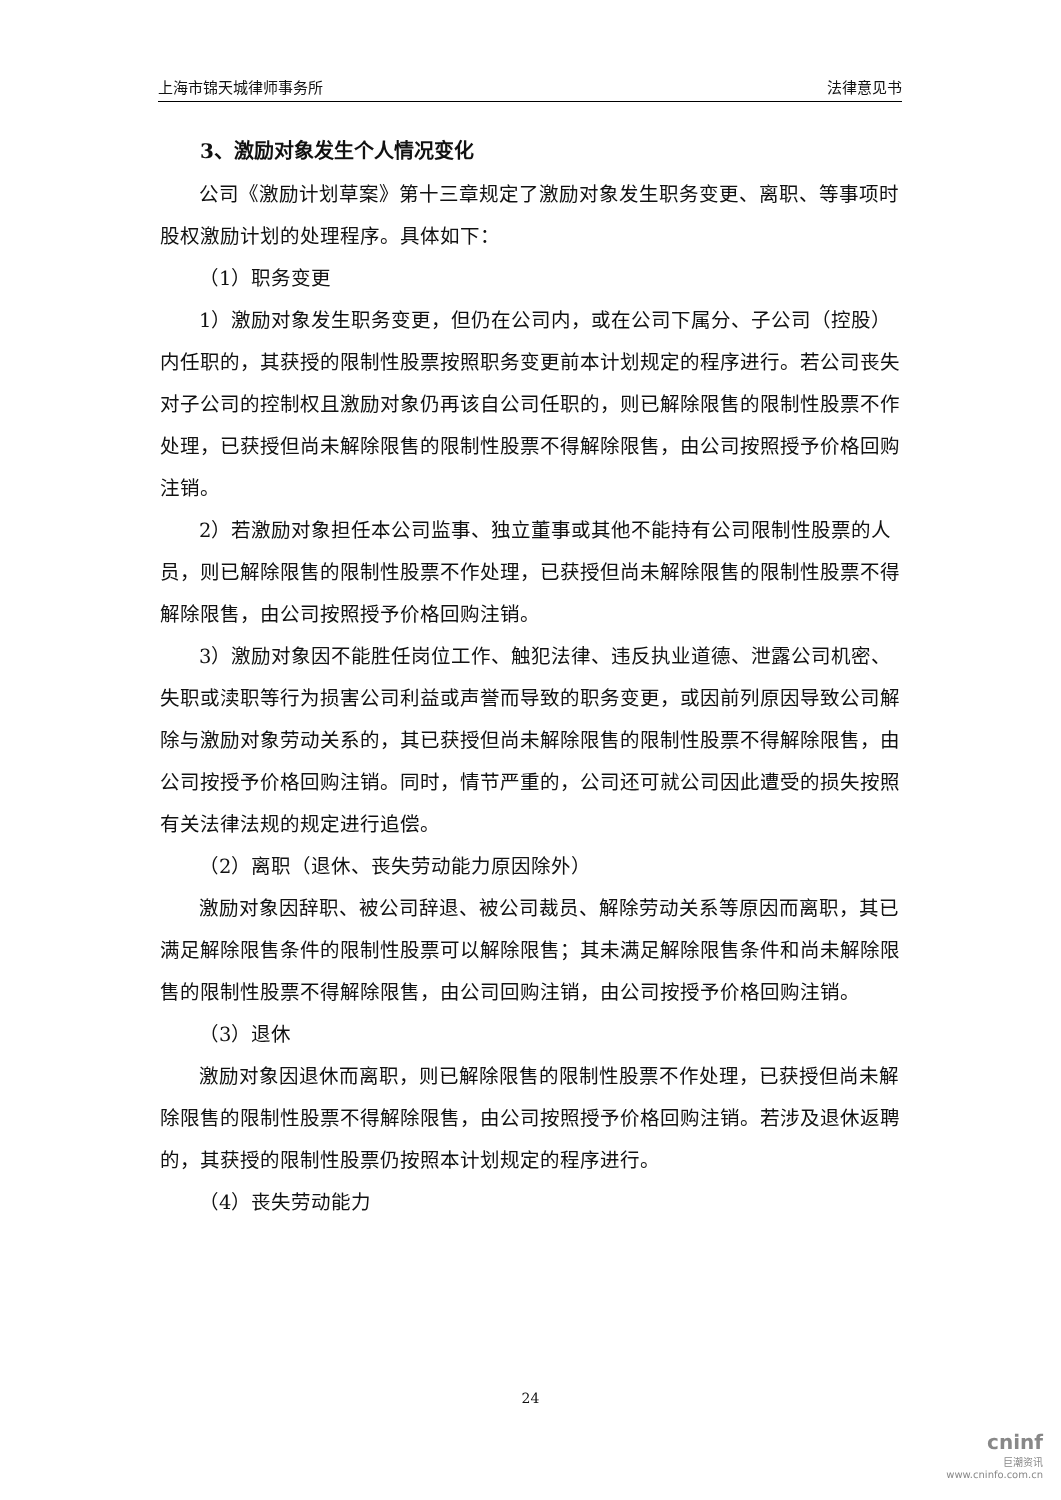上海市锦天城律师事务所 法律意见书
3、激励对象发生个人情况变化
公司《激励计划草案》第十三章规定了激励对象发生职务变更、离职、等事项时股权激励计划的处理程序。具体如下：
（1）职务变更
1）激励对象发生职务变更，但仍在公司内，或在公司下属分、子公司（控股）内任职的，其获授的限制性股票按照职务变更前本计划规定的程序进行。若公司丧失对子公司的控制权且激励对象仍再该自公司任职的，则已解除限售的限制性股票不作处理，已获授但尚未解除限售的限制性股票不得解除限售，由公司按照授予价格回购注销。
2）若激励对象担任本公司监事、独立董事或其他不能持有公司限制性股票的人员，则已解除限售的限制性股票不作处理，已获授但尚未解除限售的限制性股票不得解除限售，由公司按照授予价格回购注销。
3）激励对象因不能胜任岗位工作、触犯法律、违反执业道德、泄露公司机密、失职或渎职等行为损害公司利益或声誉而导致的职务变更，或因前列原因导致公司解除与激励对象劳动关系的，其已获授但尚未解除限售的限制性股票不得解除限售，由公司按授予价格回购注销。同时，情节严重的，公司还可就公司因此遭受的损失按照有关法律法规的规定进行追偿。
（2）离职（退休、丧失劳动能力原因除外）
激励对象因辞职、被公司辞退、被公司裁员、解除劳动关系等原因而离职，其已满足解除限售条件的限制性股票可以解除限售；其未满足解除限售条件和尚未解除限售的限制性股票不得解除限售，由公司回购注销，由公司按授予价格回购注销。
（3）退休
激励对象因退休而离职，则已解除限售的限制性股票不作处理，已获授但尚未解除限售的限制性股票不得解除限售，由公司按照授予价格回购注销。若涉及退休返聘的，其获授的限制性股票仍按照本计划规定的程序进行。
（4）丧失劳动能力
24
cninf
巨潮资讯
www.cninfo.com.cn